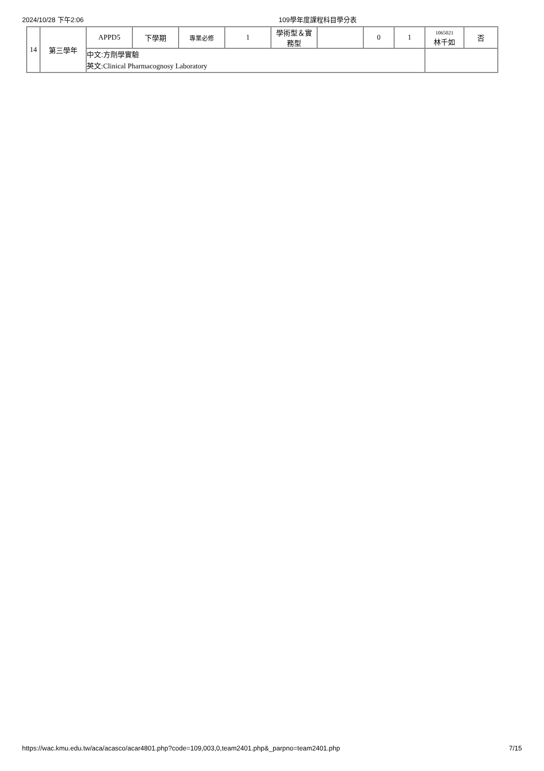2024/10/28 下午2:06 109學年度課程科目學分表
| 14 | 第三學年 | APPD5 | 下學期 | 專業必修 | 1 | 學術型＆實 務型 | | 0 | 1 | 1065021 林千如 | 否 |
| | | 中文:方劑學實驗 英文:Clinical Pharmacognosy Laboratory | | | | | | | | | |
https://wac.kmu.edu.tw/aca/acasco/acar4801.php?code=109,003,0,team2401.php&_parpno=team2401.php 7/15